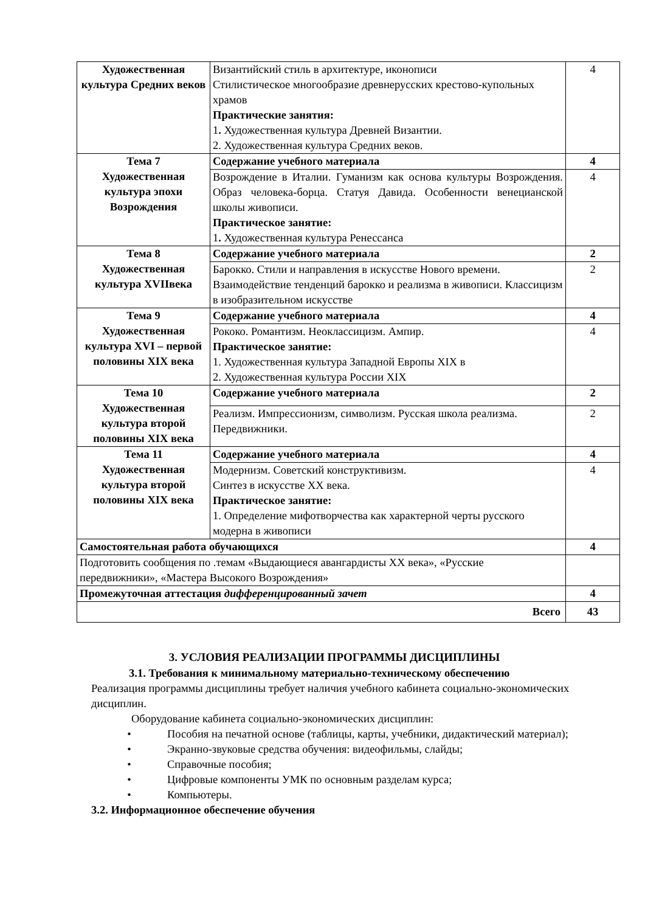| Художественная культура Средних веков | Византийский стиль в архитектуре, иконописи Стилистическое многообразие древнерусских крестово-купольных храмов Практические занятия: 1 . Художественная культура Древней Византии. 2. Художественная культура Средних веков. | 4 |
| Тема 7 Художественная культура эпохи Возрождения | Содержание учебного материала | 4 |
| | Возрождение в Италии. Гуманизм как основа культуры Возрождения. Образ человека-борца. Статуя Давида. Особенности венецианской школы живописи. Практическое занятие: 1 . Художественная культура Ренессанса | 4 |
| Тема 8 Художественная культура XVIIвека | Содержание учебного материала | 2 |
| | Барокко. Стили и направления в искусстве Нового времени. Взаимодействие тенденций барокко и реализма в живописи. Классицизм в изобразительном искусстве | 2 |
| Тема 9 Художественная культура XVI – первой половины XIX века | Содержание учебного материала | 4 |
| | Рококо. Романтизм. Неоклассицизм. Ампир. Практическое занятие: 1. Художественная культура Западной Европы XIX в 2. Художественная культура России XIX | 4 |
| Тема 10 Художественная культура второй половины XIX века | Содержание учебного материала | 2 |
| | Реализм. Импрессионизм, символизм. Русская школа реализма. Передвижники. | 2 |
| Тема 11 Художественная культура второй половины XIX века | Содержание учебного материала | 4 |
| | Модернизм. Советский конструктивизм. Синтез в искусстве XX века. Практическое занятие: 1. Определение мифотворчества как характерной черты русского модерна в живописи | 4 |
| Самостоятельная работа обучающихся | | 4 |
| Подготовить сообщения по .темам «Выдающиеся авангардисты XX века», «Русские передвижники», «Мастера Высокого Возрождения» | | |
| Промежуточная аттестация дифференцированный зачет | | 4 |
| Всего | | 43 |
3. УСЛОВИЯ РЕАЛИЗАЦИИ ПРОГРАММЫ ДИСЦИПЛИНЫ
3.1. Требования к минимальному материально-техническому обеспечению
Реализация программы дисциплины требует наличия учебного кабинета социально-экономических дисциплин.
Оборудование кабинета социально-экономических дисциплин:
• Пособия на печатной основе (таблицы, карты, учебники, дидактический материал);
• Экранно-звуковые средства обучения: видеофильмы, слайды;
• Справочные пособия;
• Цифровые компоненты УМК по основным разделам курса;
• Компьютеры.
3.2. Информационное обеспечение обучения